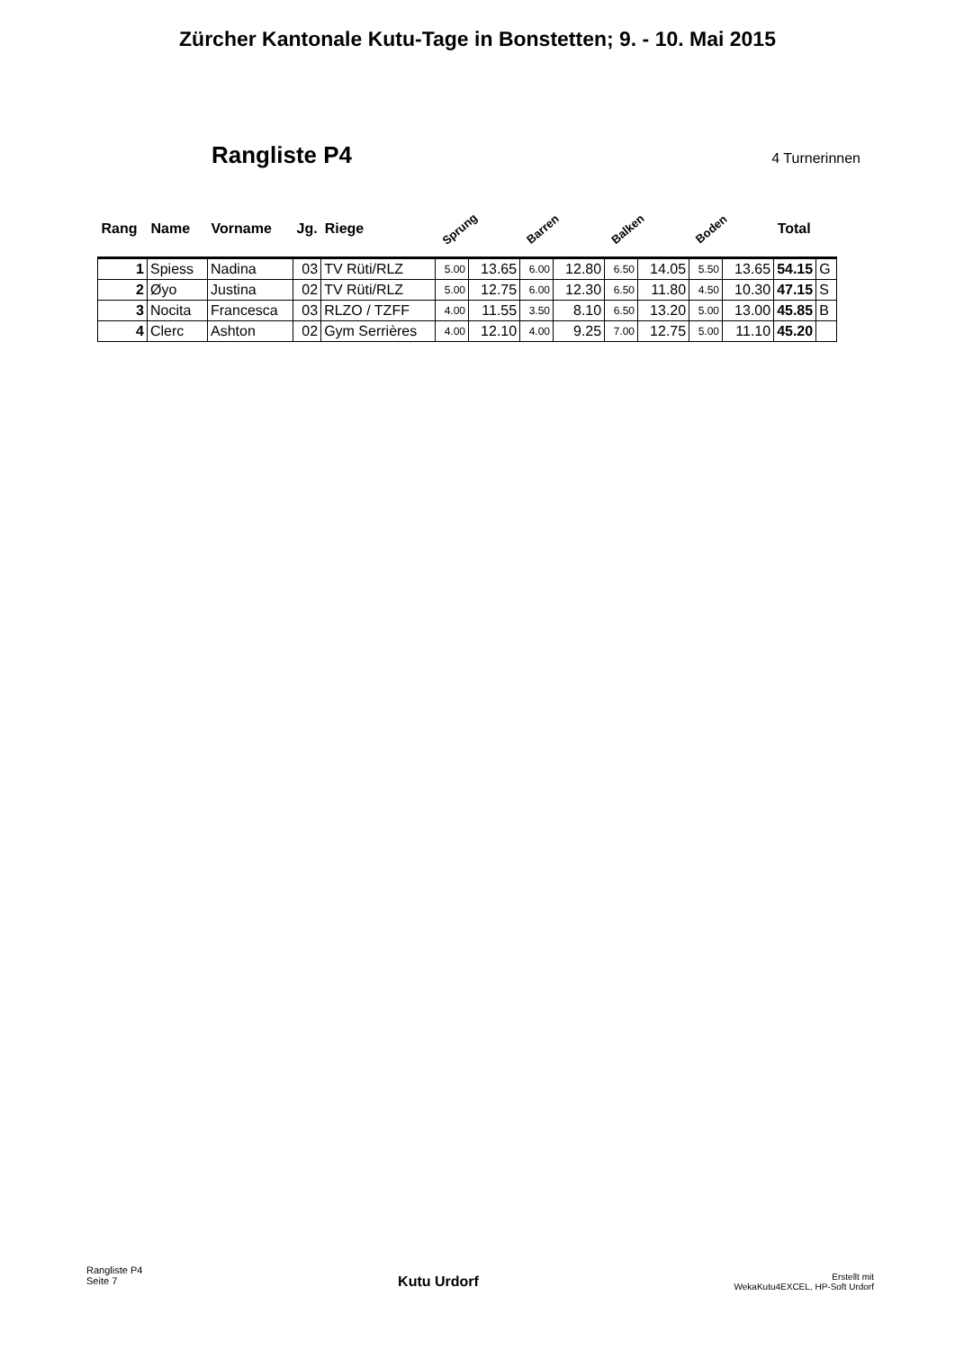Zürcher Kantonale Kutu-Tage in Bonstetten; 9. - 10. Mai 2015
Rangliste P4
4 Turnerinnen
| Rang | Name | Vorname | Jg. | Riege | Sprung | | Barren | | Balken | | Boden | | Total | |
| --- | --- | --- | --- | --- | --- | --- | --- | --- | --- | --- | --- | --- | --- | --- |
| 1 | Spiess | Nadina | 03 | TV Rüti/RLZ | 5.00 | 13.65 | 6.00 | 12.80 | 6.50 | 14.05 | 5.50 | 13.65 | 54.15 | G |
| 2 | Øyo | Justina | 02 | TV Rüti/RLZ | 5.00 | 12.75 | 6.00 | 12.30 | 6.50 | 11.80 | 4.50 | 10.30 | 47.15 | S |
| 3 | Nocita | Francesca | 03 | RLZO / TZFF | 4.00 | 11.55 | 3.50 | 8.10 | 6.50 | 13.20 | 5.00 | 13.00 | 45.85 | B |
| 4 | Clerc | Ashton | 02 | Gym Serrières | 4.00 | 12.10 | 4.00 | 9.25 | 7.00 | 12.75 | 5.00 | 11.10 | 45.20 | |
Rangliste P4
Seite 7
Kutu Urdorf
Erstellt mit
WekaKutu4EXCEL, HP-Soft Urdorf